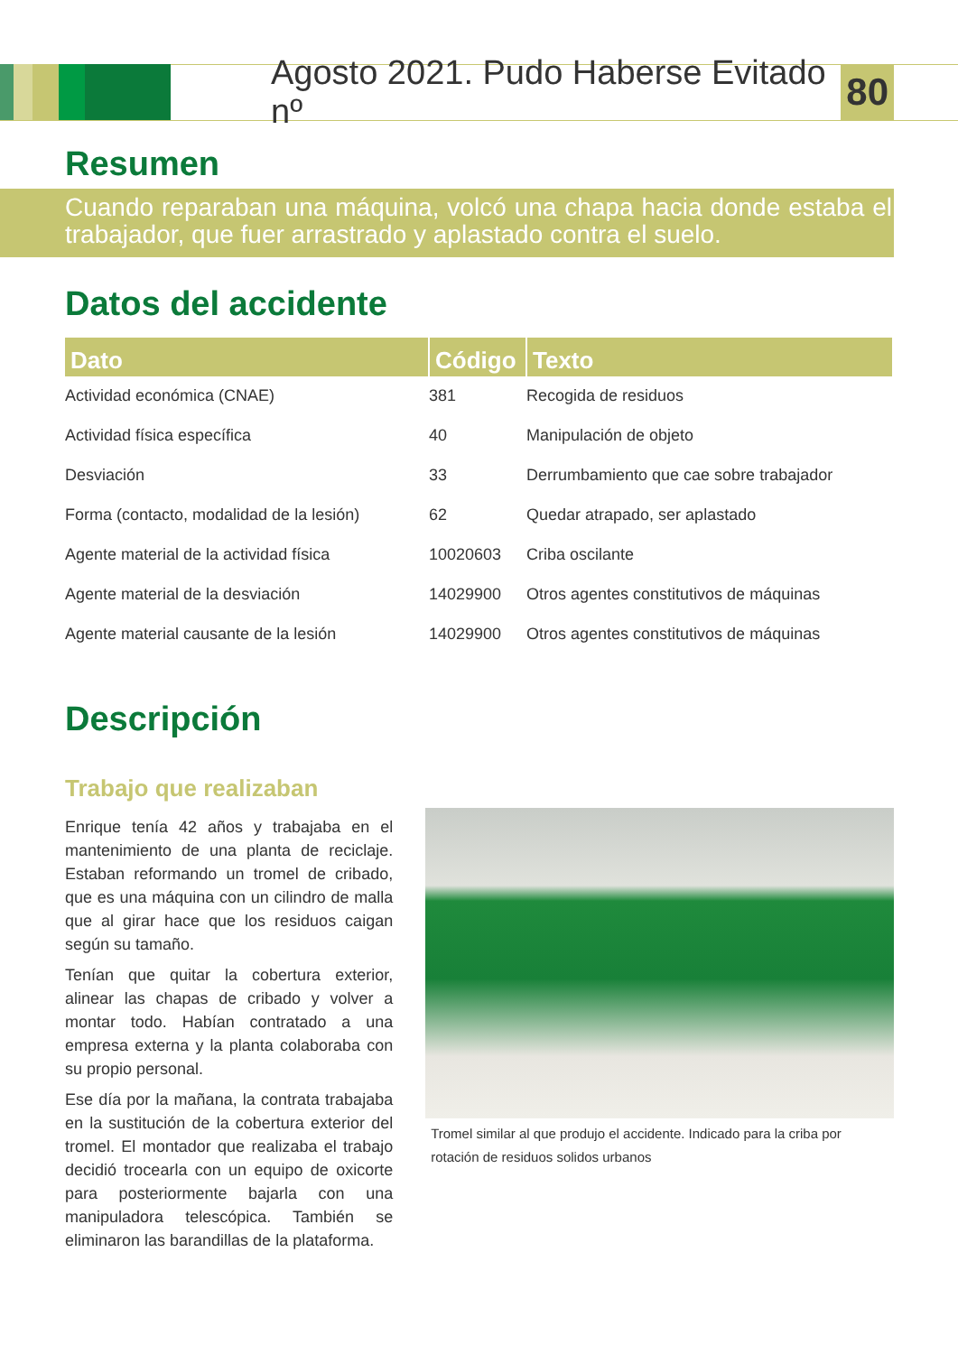Agosto 2021. Pudo Haberse Evitado nº 80
Resumen
Cuando reparaban una máquina, volcó una chapa hacia donde estaba el trabajador, que fuer arrastrado y aplastado contra el suelo.
Datos del accidente
| Dato | Código | Texto |
| --- | --- | --- |
| Actividad económica (CNAE) | 381 | Recogida de residuos |
| Actividad física específica | 40 | Manipulación de objeto |
| Desviación | 33 | Derrumbamiento que cae sobre trabajador |
| Forma (contacto, modalidad de la lesión) | 62 | Quedar atrapado, ser aplastado |
| Agente material de la actividad física | 10020603 | Criba oscilante |
| Agente material de la desviación | 14029900 | Otros agentes constitutivos de máquinas |
| Agente material causante de la lesión | 14029900 | Otros agentes constitutivos de máquinas |
Descripción
Trabajo que realizaban
Enrique tenía 42 años y trabajaba en el mantenimiento de una planta de reciclaje. Estaban reformando un tromel de cribado, que es una máquina con un cilindro de malla que al girar hace que los residuos caigan según su tamaño.
Tenían que quitar la cobertura exterior, alinear las chapas de cribado y volver a montar todo. Habían contratado a una empresa externa y la planta colaboraba con su propio personal.
Ese día por la mañana, la contrata trabajaba en la sustitución de la cobertura exterior del tromel. El montador que realizaba el trabajo decidió trocearla con un equipo de oxicorte para posteriormente bajarla con una manipuladora telescópica. También se eliminaron las barandillas de la plataforma.
Tromel similar al que produjo el accidente. Indicado para la criba por rotación de residuos solidos urbanos